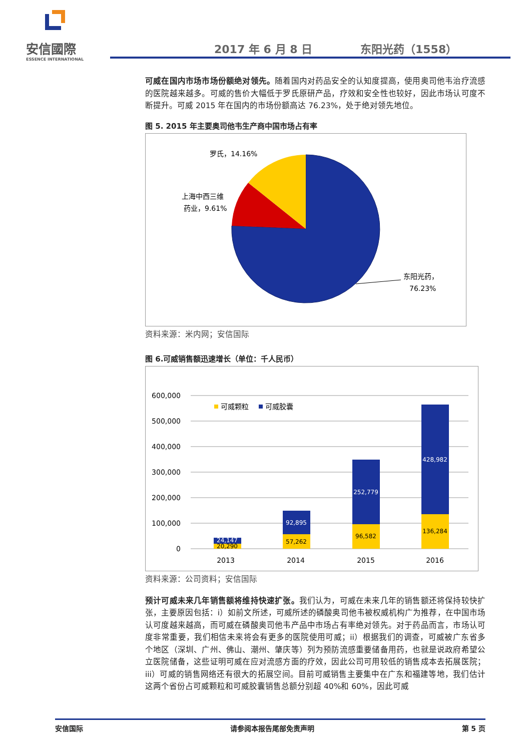安信國際
ESSENCE INTERNATIONAL
2017 年 6 月 8 日 东阳光药（1558）
可威在国内市场市场份额绝对领先。随着国内对药品安全的认知度提高，使用奥司他韦治疗流感的医院越来越多。可威的售价大幅低于罗氏原研产品，疗效和安全性也较好，因此市场认可度不断提升。可威 2015 年在国内的市场份额高达 76.23%，处于绝对领先地位。
图 5. 2015 年主要奥司他韦生产商中国市场占有率
罗氏，14.16%
上海中西三维
药业，9.61%
东阳光药，
76.23%
资料来源：米内网；安信国际
图 6.可威销售额迅速增长（单位：千人民币）
600,000
500,000
400,000
300,000
200,000
100,000
0
24,147
20,290
92,895
57,262
252,779
96,582
428,982
136,284
2013
2014
2015
2016
可威颗粒
可威胶囊
资料来源：公司资料；安信国际
预计可威未来几年销售额将维持快速扩张。我们认为，可威在未来几年的销售额还将保持较快扩张，主要原因包括：i）如前文所述，可威所述的磷酸奥司他韦被权威机构广为推荐，在中国市场认可度越来越高，而可威在磷酸奥司他韦产品中市场占有率绝对领先。对于药品而言，市场认可度非常重要，我们相信未来将会有更多的医院使用可威；ii）根据我们的调查，可威被广东省多个地区（深圳、广州、佛山、潮州、肇庆等）列为预防流感重要储备用药，也就是说政府希望公立医院储备，这些证明可威在应对流感方面的疗效，因此公司可用较低的销售成本去拓展医院；iii）可威的销售网络还有很大的拓展空间。目前可威销售主要集中在广东和福建等地，我们估计这两个省份占可威颗粒和可威胶囊销售总额分别超 40%和 60%，因此可威
安信国际 请参阅本报告尾部免责声明 第 5 页